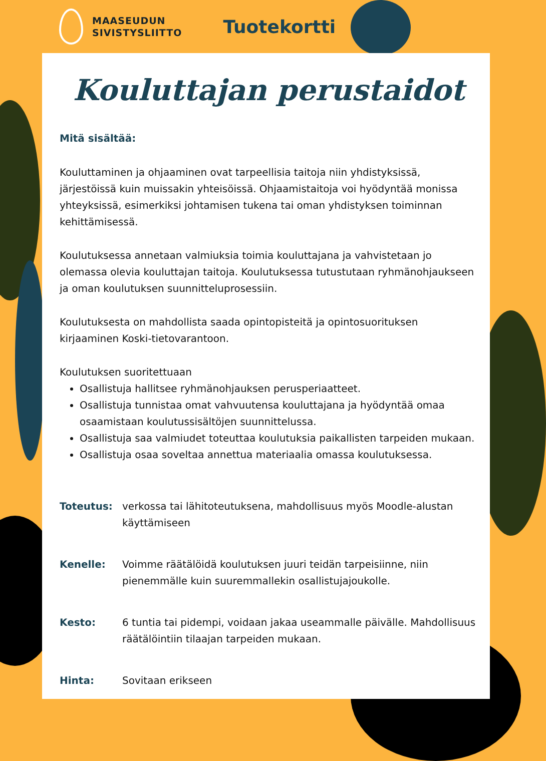MAASEUDUN
SIVISTYSLIITTO
Tuotekortti
Kouluttajan perustaidot
Mitä sisältää:
Kouluttaminen ja ohjaaminen ovat tarpeellisia taitoja niin yhdistyksissä, järjestöissä kuin muissakin yhteisöissä. Ohjaamistaitoja voi hyödyntää monissa yhteyksissä, esimerkiksi johtamisen tukena tai oman yhdistyksen toiminnan kehittämisessä.
Koulutuksessa annetaan valmiuksia toimia kouluttajana ja vahvistetaan jo olemassa olevia kouluttajan taitoja. Koulutuksessa tutustutaan ryhmänohjaukseen ja oman koulutuksen suunnitteluprosessiin.
Koulutuksesta on mahdollista saada opintopisteitä ja opintosuorituksen kirjaaminen Koski-tietovarantoon.
Koulutuksen suoritettuaan
Osallistuja hallitsee ryhmänohjauksen perusperiaatteet.
Osallistuja tunnistaa omat vahvuutensa kouluttajana ja hyödyntää omaa osaamistaan koulutussisältöjen suunnittelussa.
Osallistuja saa valmiudet toteuttaa koulutuksia paikallisten tarpeiden mukaan.
Osallistuja osaa soveltaa annettua materiaalia omassa koulutuksessa.
Toteutus: verkossa tai lähitoteutuksena, mahdollisuus myös Moodle-alustan käyttämiseen
Kenelle: Voimme räätälöidä koulutuksen juuri teidän tarpeisiinne, niin pienemmälle kuin suuremmallekin osallistujajoukolle.
Kesto: 6 tuntia tai pidempi, voidaan jakaa useammalle päivälle. Mahdollisuus räätälöintiin tilaajan tarpeiden mukaan.
Hinta: Sovitaan erikseen